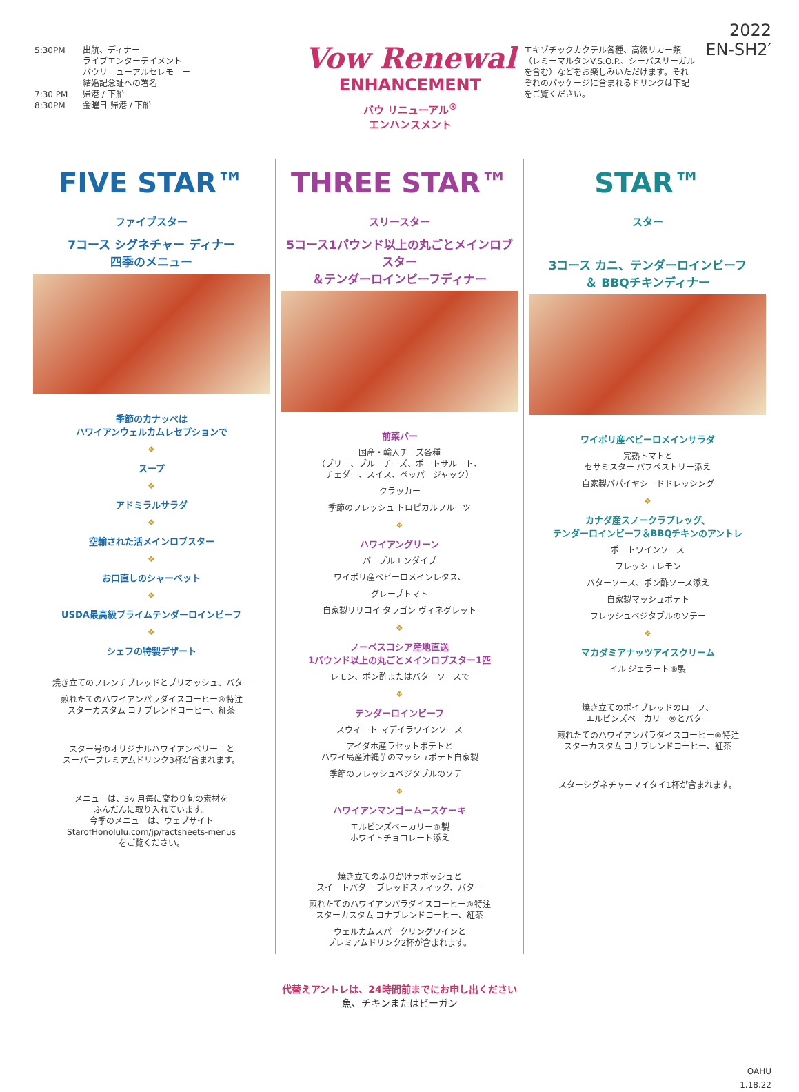5:30PM 出航、ディナー
ライブエンターテイメント
バウリニューアルセレモニー
結婚記念証への署名
7:30 PM 帰港 / 下船
8:30PM 金曜日 帰港 / 下船
Vow Renewal
ENHANCEMENT
バウ リニューアル<sup>®</sup>
エンハンスメント
エキゾチックカクテル各種、高級リカー類（レミーマルタンV.S.O.P.、シーバスリーガルを含む）などをお楽しみいただけます。それぞれのパッケージに含まれるドリンクは下記をご覧ください。
2022
EN-SH2′
FIVE STAR™
ファイブスター
7コース シグネチャー ディナー
四季のメニュー
季節のカナッペは
ハワイアンウェルカムレセプションで
❖
スープ
❖
アドミラルサラダ
❖
空輸された活メインロブスター
❖
お口直しのシャーベット
❖
USDA最高級プライムテンダーロインビーフ
❖
シェフの特製デザート
焼き立てのフレンチブレッドとブリオッシュ、バター
煎れたてのハワイアンパラダイスコーヒー®特注
スターカスタム コナブレンドコーヒー、紅茶
スター号のオリジナルハワイアンベリーニと
スーパープレミアムドリンク3杯が含まれます。
メニューは、3ヶ月毎に変わり旬の素材を
ふんだんに取り入れています。
今季のメニューは、ウェブサイト
StarofHonolulu.com/jp/factsheets-menus
をご覧ください。
THREE STAR™
スリースター
5コース1パウンド以上の丸ごとメインロブスター
＆テンダーロインビーフディナー
前菜バー
国産・輸入チーズ各種
（ブリー、ブルーチーズ、ポートサルート、
チェダー、スイス、ペッパージャック）
クラッカー
季節のフレッシュ トロピカルフルーツ
❖
ハワイアングリーン
パープルエンダイブ
ワイポリ産ベビーロメインレタス、
グレープトマト
自家製リリコイ タラゴン ヴィネグレット
❖
ノーベスコシア産地直送
1パウンド以上の丸ごとメインロブスター1匹
レモン、ポン酢またはバターソースで
❖
テンダーロインビーフ
スウィート マデイラワインソース
アイダホ産ラセットポテトと
ハワイ島産沖縄芋のマッシュポテト自家製
季節のフレッシュベジタブルのソテー
❖
ハワイアンマンゴームースケーキ
エルビンズベーカリー®製
ホワイトチョコレート添え
焼き立てのふりかけラボッシュと
スイートバター ブレッドスティック、バター
煎れたてのハワイアンパラダイスコーヒー®特注
スターカスタム コナブレンドコーヒー、紅茶
ウェルカムスパークリングワインと
プレミアムドリンク2杯が含まれます。
STAR™
スター
3コース カニ、テンダーロインビーフ
＆ BBQチキンディナー
ワイポリ産ベビーロメインサラダ
完熟トマトと
セサミスター パフペストリー添え
自家製パパイヤシードドレッシング
❖
カナダ産スノークラブレッグ、
テンダーロインビーフ＆BBQチキンのアントレ
ポートワインソース
フレッシュレモン
バターソース、ポン酢ソース添え
自家製マッシュポテト
フレッシュベジタブルのソテー
❖
マカダミアナッツアイスクリーム
イル ジェラート®製
焼き立てのポイブレッドのローフ、
エルビンズベーカリー®とバター
煎れたてのハワイアンパラダイスコーヒー®特注
スターカスタム コナブレンドコーヒー、紅茶
スターシグネチャーマイタイ1杯が含まれます。
代替えアントレは、24時間前までにお申し出ください
魚、チキンまたはビーガン
OAHU
1.18.22